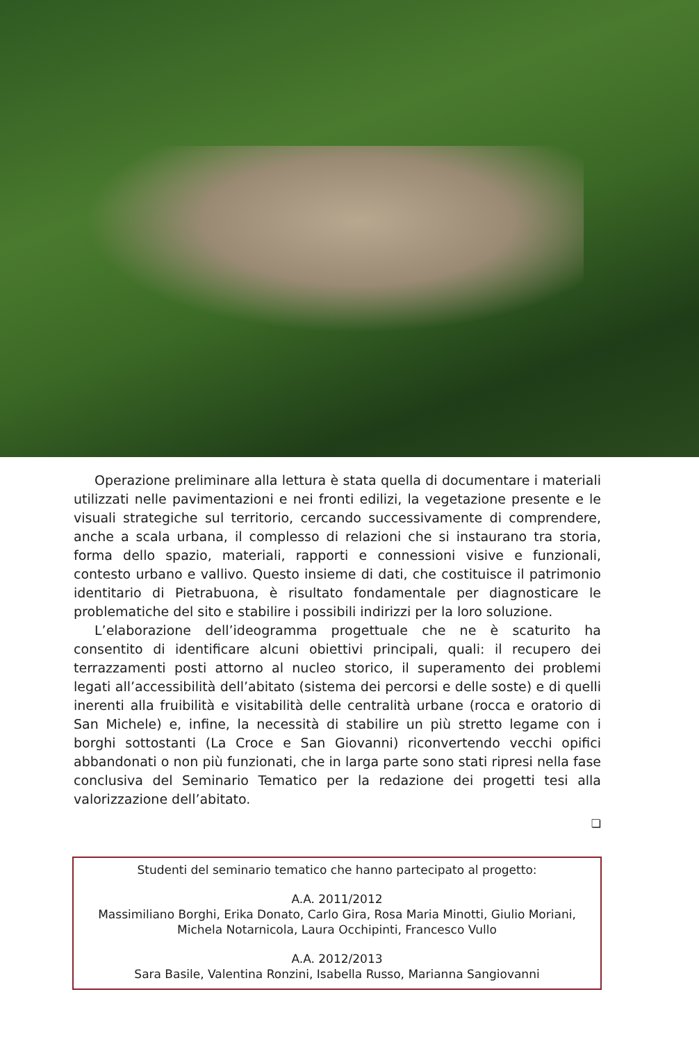Operazione preliminare alla lettura è stata quella di documentare i materiali utilizzati nelle pavimentazioni e nei fronti edilizi, la vegetazione presente e le visuali strategiche sul territorio, cercando successivamente di comprendere, anche a scala urbana, il complesso di relazioni che si instaurano tra storia, forma dello spazio, materiali, rapporti e connessioni visive e funzionali, contesto urbano e vallivo. Questo insieme di dati, che costituisce il patrimonio identitario di Pietrabuona, è risultato fondamentale per diagnosticare le problematiche del sito e stabilire i possibili indirizzi per la loro soluzione.
L’elaborazione dell’ideogramma progettuale che ne è scaturito ha consentito di identificare alcuni obiettivi principali, quali: il recupero dei terrazzamenti posti attorno al nucleo storico, il superamento dei problemi legati all’accessibilità dell’abitato (sistema dei percorsi e delle soste) e di quelli inerenti alla fruibilità e visitabilità delle centralità urbane (rocca e oratorio di San Michele) e, infine, la necessità di stabilire un più stretto legame con i borghi sottostanti (La Croce e San Giovanni) riconvertendo vecchi opifici abbandonati o non più funzionati, che in larga parte sono stati ripresi nella fase conclusiva del Seminario Tematico per la redazione dei progetti tesi alla valorizzazione dell’abitato.
❏
Studenti del seminario tematico che hanno partecipato al progetto:
A.A. 2011/2012
Massimiliano Borghi, Erika Donato, Carlo Gira, Rosa Maria Minotti, Giulio Moriani, Michela Notarnicola, Laura Occhipinti, Francesco Vullo
A.A. 2012/2013
Sara Basile, Valentina Ronzini, Isabella Russo, Marianna Sangiovanni